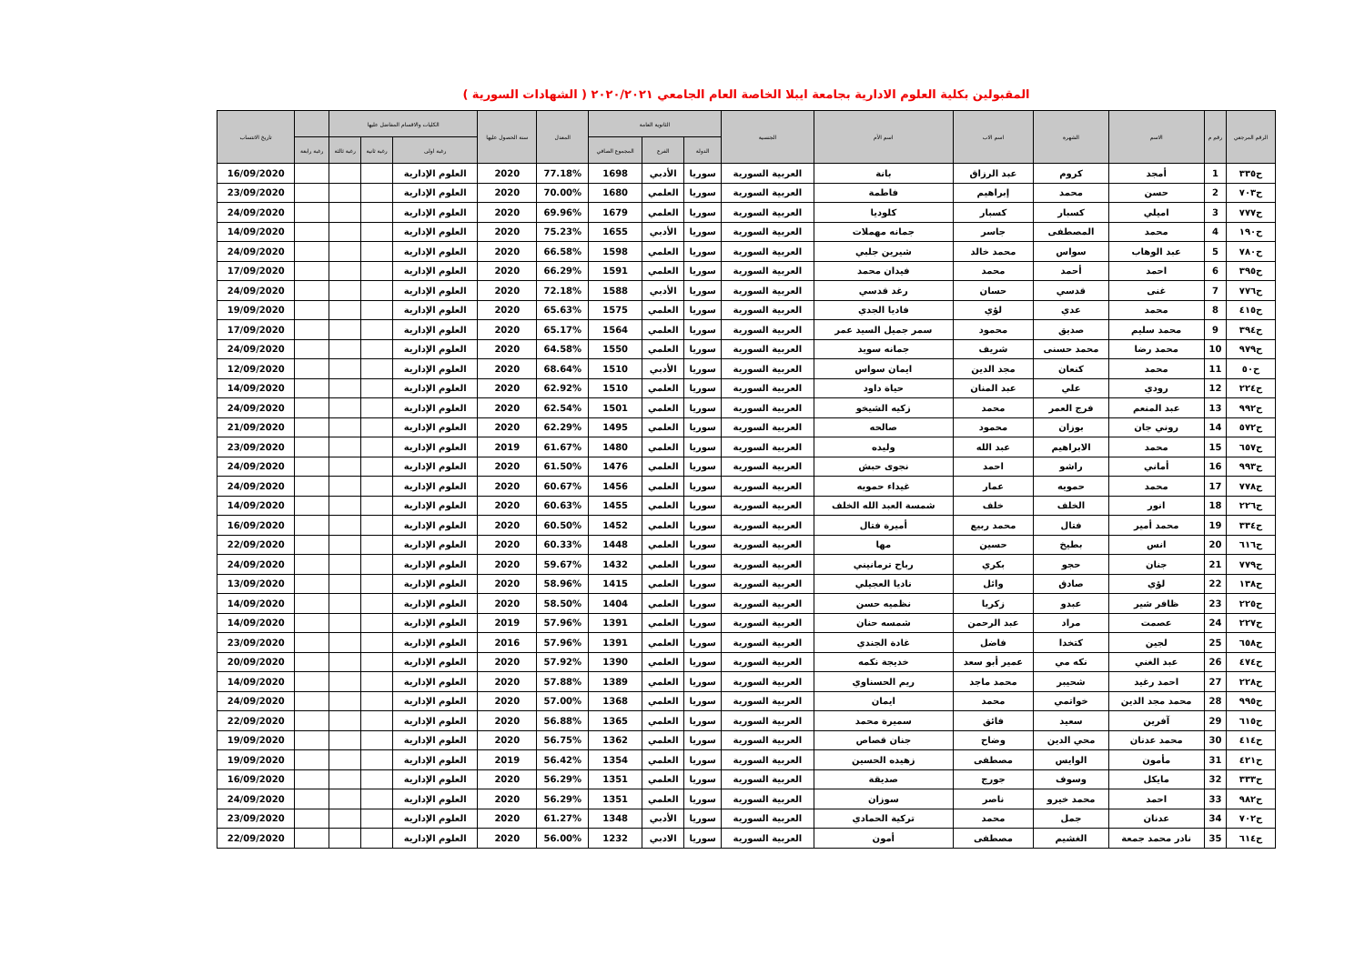المقبولين بكلية العلوم الادارية بجامعة ايبلا الخاصة العام الجامعي ٢٠٢٠/٢٠٢١ ( الشهادات السورية )
| الرقم المرجعي | رقم م | الاسم | الشهرة | اسم الاب | اسم الأم | الجنسية | الثانوية العامة | | | المعدل | سنة الحصول عليها | الكليات والاقسام المفاضل عليها | | | | تاريخ الانتساب |
| --- | --- | --- | --- | --- | --- | --- | --- | --- | --- | --- | --- | --- | --- | --- | --- | --- |
| | | | | | | | الدولة | الفرع | المجموع الصافي | | | رغبة اولى | رغبة ثانية | رغبة ثالثة | رغبة رابعة | |
| ح٣٣٥ | 1 | أمجد | كروم | عبد الرزاق | بانة | العربية السورية | سوريا | الأدبي | 1698 | 77.18% | 2020 | العلوم الإدارية | | | | 16/09/2020 |
| ح٧٠٣ | 2 | حسن | محمد | إبراهيم | فاطمة | العربية السورية | سوريا | العلمي | 1680 | 70.00% | 2020 | العلوم الإدارية | | | | 23/09/2020 |
| ح٧٧٧ | 3 | اميلي | كسبار | كسبار | كلوديا | العربية السورية | سوريا | العلمي | 1679 | 69.96% | 2020 | العلوم الإدارية | | | | 24/09/2020 |
| ح١٩٠ | 4 | محمد | المصطفى | جاسر | جمانه مهملات | العربية السورية | سوريا | الأدبي | 1655 | 75.23% | 2020 | العلوم الإدارية | | | | 14/09/2020 |
| ح٧٨٠ | 5 | عبد الوهاب | سواس | محمد خالد | شيرين جلبي | العربية السورية | سوريا | العلمي | 1598 | 66.58% | 2020 | العلوم الإدارية | | | | 24/09/2020 |
| ح٣٩٥ | 6 | احمد | أحمد | محمد | فيدان محمد | العربية السورية | سوريا | العلمي | 1591 | 66.29% | 2020 | العلوم الإدارية | | | | 17/09/2020 |
| ح٧٧٦ | 7 | غنى | قدسي | حسان | رغد قدسي | العربية السورية | سوريا | الأدبي | 1588 | 72.18% | 2020 | العلوم الإدارية | | | | 24/09/2020 |
| ح٤١٥ | 8 | محمد | عدي | لؤي | فاديا الجدي | العربية السورية | سوريا | العلمي | 1575 | 65.63% | 2020 | العلوم الإدارية | | | | 19/09/2020 |
| ح٣٩٤ | 9 | محمد سليم | صديق | محمود | سمر جميل السيد عمر | العربية السورية | سوريا | العلمي | 1564 | 65.17% | 2020 | العلوم الإدارية | | | | 17/09/2020 |
| ح٩٧٩ | 10 | محمد رضا | محمد حسنى | شريف | جمانه سويد | العربية السورية | سوريا | العلمي | 1550 | 64.58% | 2020 | العلوم الإدارية | | | | 24/09/2020 |
| ح٥٠ | 11 | محمد | كنعان | مجد الدين | ايمان سواس | العربية السورية | سوريا | الأدبي | 1510 | 68.64% | 2020 | العلوم الإدارية | | | | 12/09/2020 |
| ح٢٢٤ | 12 | رودي | علي | عبد المنان | حياة داود | العربية السورية | سوريا | العلمي | 1510 | 62.92% | 2020 | العلوم الإدارية | | | | 14/09/2020 |
| ح٩٩٢ | 13 | عبد المنعم | فرج العمر | محمد | زكيه الشيخو | العربية السورية | سوريا | العلمي | 1501 | 62.54% | 2020 | العلوم الإدارية | | | | 24/09/2020 |
| ح٥٧٢ | 14 | روني جان | بوزان | محمود | صالحه | العربية السورية | سوريا | العلمي | 1495 | 62.29% | 2020 | العلوم الإدارية | | | | 21/09/2020 |
| ح٦٥٧ | 15 | محمد | الابراهيم | عبد الله | وليده | العربية السورية | سوريا | العلمي | 1480 | 61.67% | 2019 | العلوم الإدارية | | | | 23/09/2020 |
| ح٩٩٣ | 16 | أماني | راشو | احمد | نجوى حبش | العربية السورية | سوريا | العلمي | 1476 | 61.50% | 2020 | العلوم الإدارية | | | | 24/09/2020 |
| ح٧٧٨ | 17 | محمد | حمويه | عمار | غيداء حمويه | العربية السورية | سوريا | العلمي | 1456 | 60.67% | 2020 | العلوم الإدارية | | | | 24/09/2020 |
| ح٢٢٦ | 18 | انور | الخلف | خلف | شمسة العبد الله الخلف | العربية السورية | سوريا | العلمي | 1455 | 60.63% | 2020 | العلوم الإدارية | | | | 14/09/2020 |
| ح٣٣٤ | 19 | محمد أمير | فتال | محمد ربيع | أميرة فتال | العربية السورية | سوريا | العلمي | 1452 | 60.50% | 2020 | العلوم الإدارية | | | | 16/09/2020 |
| ح٦١٦ | 20 | انس | بطيخ | حسين | مها | العربية السورية | سوريا | العلمي | 1448 | 60.33% | 2020 | العلوم الإدارية | | | | 22/09/2020 |
| ح٧٧٩ | 21 | جنان | حجو | بكري | رباح ترمانيني | العربية السورية | سوريا | العلمي | 1432 | 59.67% | 2020 | العلوم الإدارية | | | | 24/09/2020 |
| ح١٣٨ | 22 | لؤي | صادق | وائل | ناديا العجيلي | العربية السورية | سوريا | العلمي | 1415 | 58.96% | 2020 | العلوم الإدارية | | | | 13/09/2020 |
| ح٢٢٥ | 23 | ظافر شير | عبدو | زكريا | نظميه حسن | العربية السورية | سوريا | العلمي | 1404 | 58.50% | 2020 | العلوم الإدارية | | | | 14/09/2020 |
| ح٢٢٧ | 24 | عصمت | مراد | عبد الرحمن | شمسه حنان | العربية السورية | سوريا | العلمي | 1391 | 57.96% | 2019 | العلوم الإدارية | | | | 14/09/2020 |
| ح٦٥٨ | 25 | لجين | كتخدا | فاضل | غادة الجندي | العربية السورية | سوريا | العلمي | 1391 | 57.96% | 2016 | العلوم الإدارية | | | | 23/09/2020 |
| ح٤٧٤ | 26 | عبد الغني | نكه مي | عمير أبو سعد | خديجة نكمه | العربية السورية | سوريا | العلمي | 1390 | 57.92% | 2020 | العلوم الإدارية | | | | 20/09/2020 |
| ح٢٢٨ | 27 | احمد رغيد | شحيبر | محمد ماجد | ريم الحسناوي | العربية السورية | سوريا | العلمي | 1389 | 57.88% | 2020 | العلوم الإدارية | | | | 14/09/2020 |
| ح٩٩٥ | 28 | محمد مجد الدين | خواتمي | محمد | ايمان | العربية السورية | سوريا | العلمي | 1368 | 57.00% | 2020 | العلوم الإدارية | | | | 24/09/2020 |
| ح٦١٥ | 29 | آفرين | سعيد | فائق | سميرة محمد | العربية السورية | سوريا | العلمي | 1365 | 56.88% | 2020 | العلوم الإدارية | | | | 22/09/2020 |
| ح٤١٤ | 30 | محمد عدنان | محي الدين | وضاح | جنان قصاص | العربية السورية | سوريا | العلمي | 1362 | 56.75% | 2020 | العلوم الإدارية | | | | 19/09/2020 |
| ح٤٢١ | 31 | مأمون | الوايس | مصطفى | زهيده الحسين | العربية السورية | سوريا | العلمي | 1354 | 56.42% | 2019 | العلوم الإدارية | | | | 19/09/2020 |
| ح٣٣٣ | 32 | مايكل | وسوف | جورج | صديقة | العربية السورية | سوريا | العلمي | 1351 | 56.29% | 2020 | العلوم الإدارية | | | | 16/09/2020 |
| ح٩٨٢ | 33 | احمد | محمد خيرو | ناصر | سوزان | العربية السورية | سوريا | العلمي | 1351 | 56.29% | 2020 | العلوم الإدارية | | | | 24/09/2020 |
| ح٧٠٢ | 34 | عدنان | جمل | محمد | تركية الحمادي | العربية السورية | سوريا | الأدبي | 1348 | 61.27% | 2020 | العلوم الإدارية | | | | 23/09/2020 |
| ح٦١٤ | 35 | نادر محمد جمعة | الغشيم | مصطفى | أمون | العربية السورية | سوريا | الادبي | 1232 | 56.00% | 2020 | العلوم الإدارية | | | | 22/09/2020 |